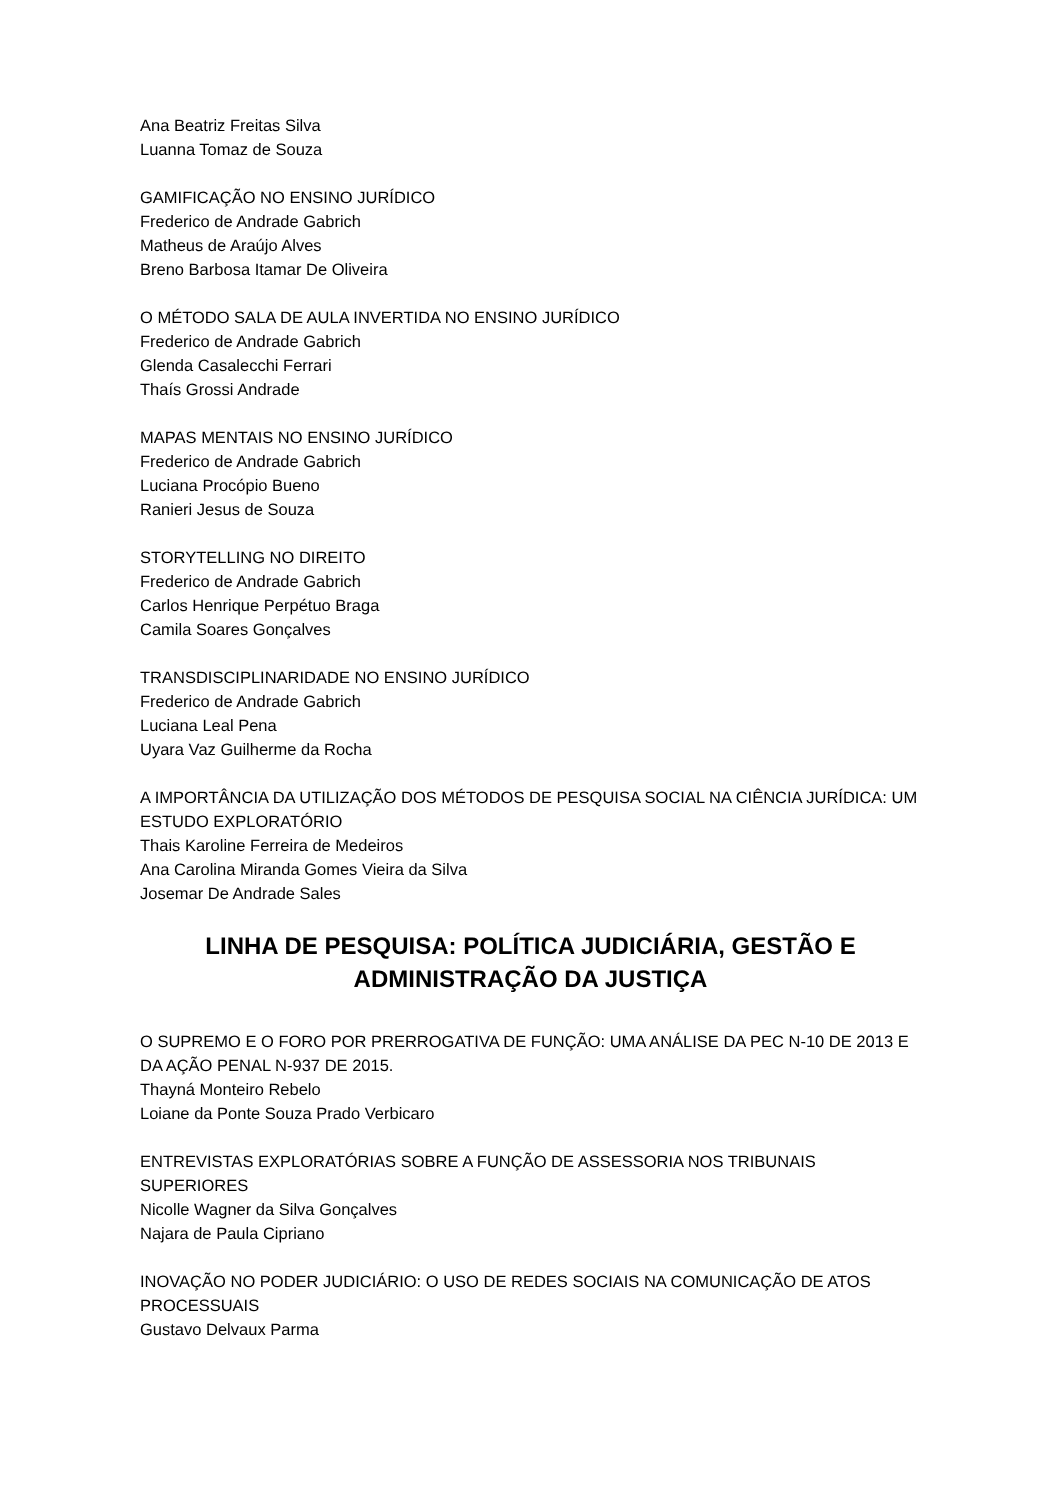Ana Beatriz Freitas Silva
Luanna Tomaz de Souza
GAMIFICAÇÃO NO ENSINO JURÍDICO
Frederico de Andrade Gabrich
Matheus de Araújo Alves
Breno Barbosa Itamar De Oliveira
O MÉTODO SALA DE AULA INVERTIDA NO ENSINO JURÍDICO
Frederico de Andrade Gabrich
Glenda Casalecchi Ferrari
Thaís Grossi Andrade
MAPAS MENTAIS NO ENSINO JURÍDICO
Frederico de Andrade Gabrich
Luciana Procópio Bueno
Ranieri Jesus de Souza
STORYTELLING NO DIREITO
Frederico de Andrade Gabrich
Carlos Henrique Perpétuo Braga
Camila Soares Gonçalves
TRANSDISCIPLINARIDADE NO ENSINO JURÍDICO
Frederico de Andrade Gabrich
Luciana Leal Pena
Uyara Vaz Guilherme da Rocha
A IMPORTÂNCIA DA UTILIZAÇÃO DOS MÉTODOS DE PESQUISA SOCIAL NA CIÊNCIA JURÍDICA: UM ESTUDO EXPLORATÓRIO
Thais Karoline Ferreira de Medeiros
Ana Carolina Miranda Gomes Vieira da Silva
Josemar De Andrade Sales
LINHA DE PESQUISA: POLÍTICA JUDICIÁRIA, GESTÃO E ADMINISTRAÇÃO DA JUSTIÇA
O SUPREMO E O FORO POR PRERROGATIVA DE FUNÇÃO: UMA ANÁLISE DA PEC N-10 DE 2013 E DA AÇÃO PENAL N-937 DE 2015.
Thayná Monteiro Rebelo
Loiane da Ponte Souza Prado Verbicaro
ENTREVISTAS EXPLORATÓRIAS SOBRE A FUNÇÃO DE ASSESSORIA NOS TRIBUNAIS SUPERIORES
Nicolle Wagner da Silva Gonçalves
Najara de Paula Cipriano
INOVAÇÃO NO PODER JUDICIÁRIO: O USO DE REDES SOCIAIS NA COMUNICAÇÃO DE ATOS PROCESSUAIS
Gustavo Delvaux Parma